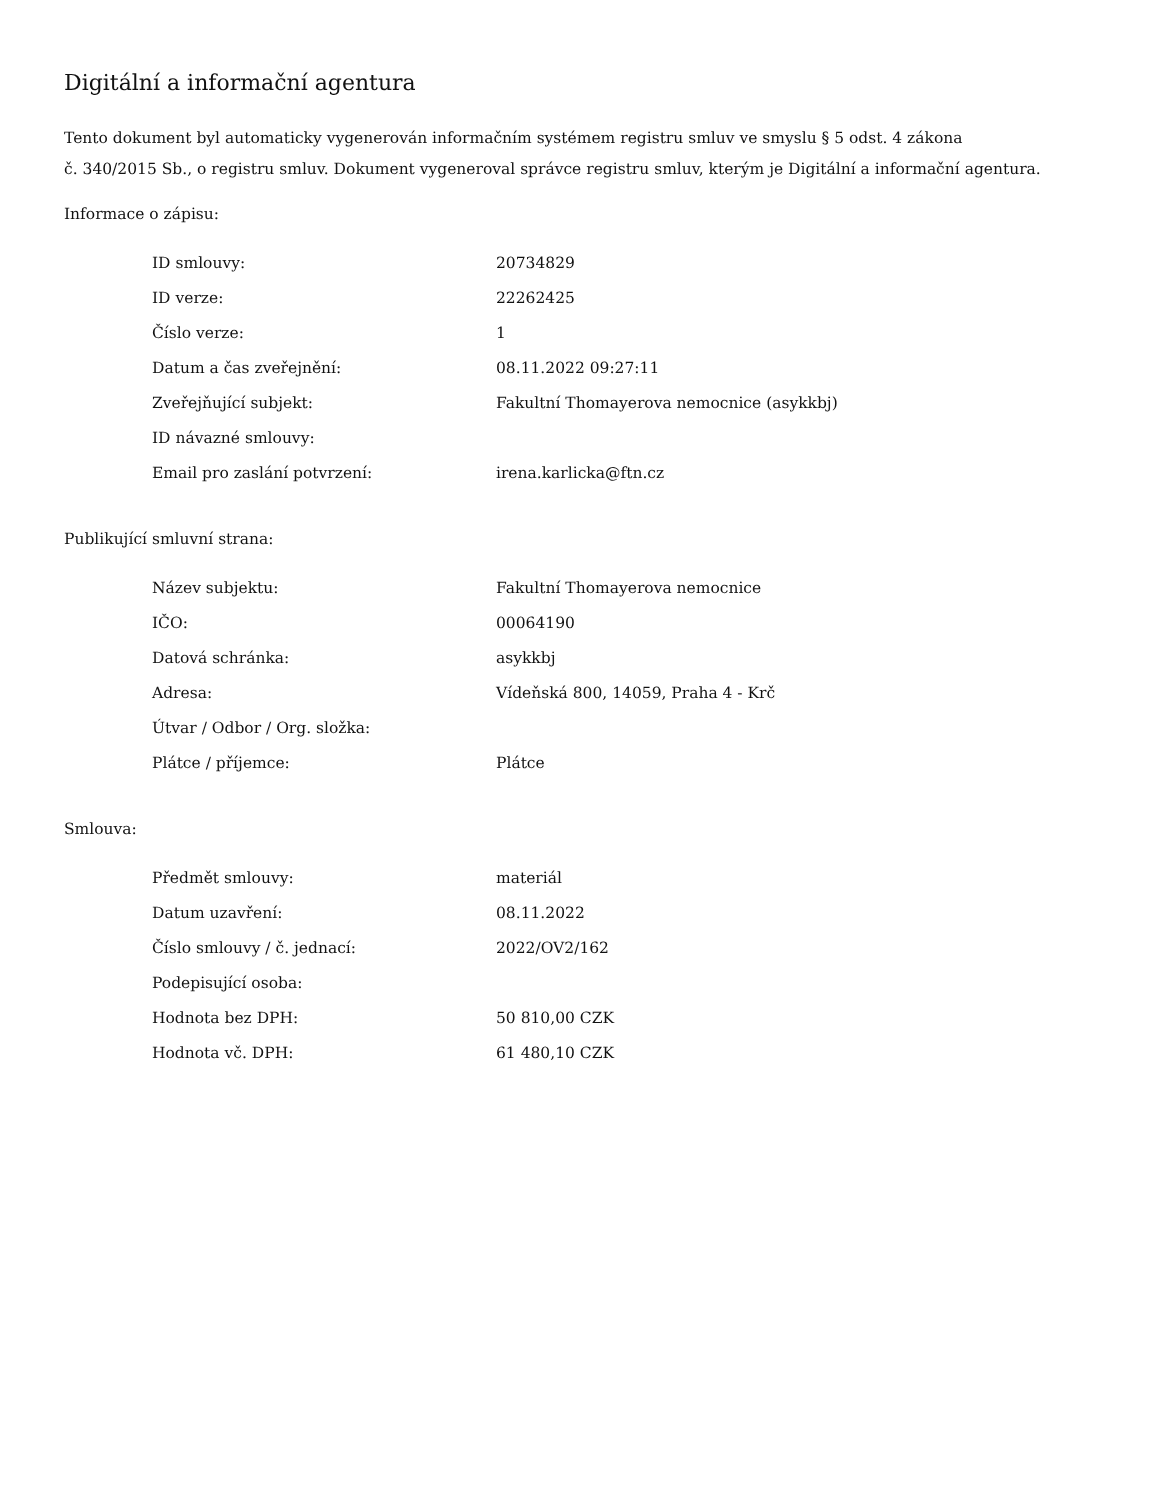Digitální a informační agentura
Tento dokument byl automaticky vygenerován informačním systémem registru smluv ve smyslu § 5 odst. 4 zákona
č. 340/2015 Sb., o registru smluv. Dokument vygeneroval správce registru smluv, kterým je Digitální a informační agentura.
Informace o zápisu:
| ID smlouvy: | 20734829 |
| ID verze: | 22262425 |
| Číslo verze: | 1 |
| Datum a čas zveřejnění: | 08.11.2022 09:27:11 |
| Zveřejňující subjekt: | Fakultní Thomayerova nemocnice (asykkbj) |
| ID návazné smlouvy: | |
| Email pro zaslání potvrzení: | irena.karlicka@ftn.cz |
Publikující smluvní strana:
| Název subjektu: | Fakultní Thomayerova nemocnice |
| IČO: | 00064190 |
| Datová schránka: | asykkbj |
| Adresa: | Vídeňská 800, 14059, Praha 4 - Krč |
| Útvar / Odbor / Org. složka: | |
| Plátce / příjemce: | Plátce |
Smlouva:
| Předmět smlouvy: | materiál |
| Datum uzavření: | 08.11.2022 |
| Číslo smlouvy / č. jednací: | 2022/OV2/162 |
| Podepisující osoba: | |
| Hodnota bez DPH: | 50 810,00 CZK |
| Hodnota vč. DPH: | 61 480,10 CZK |